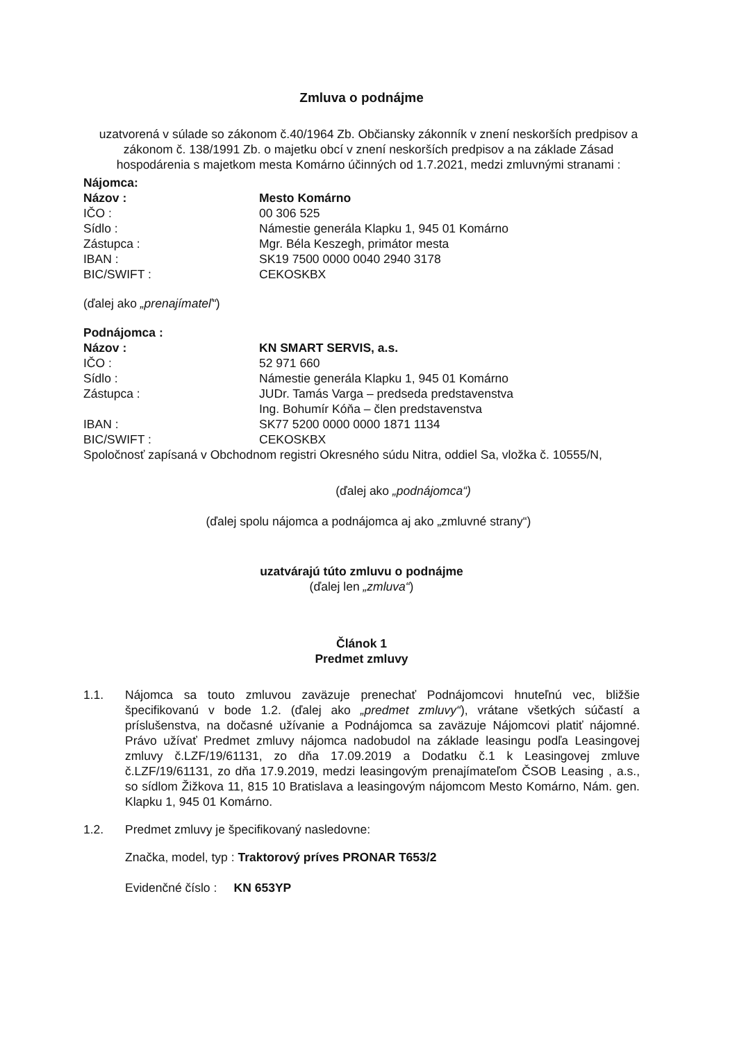Zmluva o podnájme
uzatvorená v súlade so zákonom č.40/1964 Zb. Občiansky zákonník v znení neskorších predpisov a zákonom č. 138/1991 Zb. o majetku obcí v znení neskorších predpisov a na základe Zásad hospodárenia s majetkom mesta Komárno účinných od 1.7.2021, medzi zmluvnými stranami :
| Nájomca: | |
| Názov : | Mesto Komárno |
| IČO : | 00 306 525 |
| Sídlo : | Námestie generála Klapku 1, 945 01 Komárno |
| Zástupca : | Mgr. Béla Keszegh, primátor mesta |
| IBAN : | SK19 7500 0000 0040 2940 3178 |
| BIC/SWIFT : | CEKOSKBX |
(ďalej ako „prenajímateľ“)
| Podnájomca : | |
| Názov : | KN SMART SERVIS, a.s. |
| IČO : | 52 971 660 |
| Sídlo : | Námestie generála Klapku 1, 945 01 Komárno |
| Zástupca : | JUDr. Tamás Varga – predseda predstavenstva Ing. Bohumír Kóňa – člen predstavenstva |
| IBAN : | SK77 5200 0000 0000 1871 1134 |
| BIC/SWIFT : | CEKOSKBX |
Spoločnosť zapísaná v Obchodnom registri Okresného súdu Nitra, oddiel Sa, vložka č. 10555/N,
(ďalej ako „podnájomca“)
(ďalej spolu nájomca a podnájomca aj ako „zmluvné strany“)
uzatvárajú túto zmluvu o podnájme
(ďalej len „zmluva“)
Článok 1
Predmet zmluvy
1.1. Nájomca sa touto zmluvou zaväzuje prenechať Podnájomcovi hnuteľnú vec, bližšie špecifikovanú v bode 1.2. (ďalej ako „predmet zmluvy“), vrátane všetkých súčastí a príslušenstva, na dočasné užívanie a Podnájomca sa zaväzuje Nájomcovi platiť nájomné. Právo užívať Predmet zmluvy nájomca nadobudol na základe leasingu podľa Leasingovej zmluvy č.LZF/19/61131, zo dňa 17.09.2019 a Dodatku č.1 k Leasingovej zmluve č.LZF/19/61131, zo dňa 17.9.2019, medzi leasingovým prenajímateľom ČSOB Leasing , a.s., so sídlom Žižkova 11, 815 10 Bratislava a leasingovým nájomcom Mesto Komárno, Nám. gen. Klapku 1, 945 01 Komárno.
1.2. Predmet zmluvy je špecifikovaný nasledovne:
Značka, model, typ : Traktorový príves PRONAR T653/2
Evidenčné číslo : KN 653YP